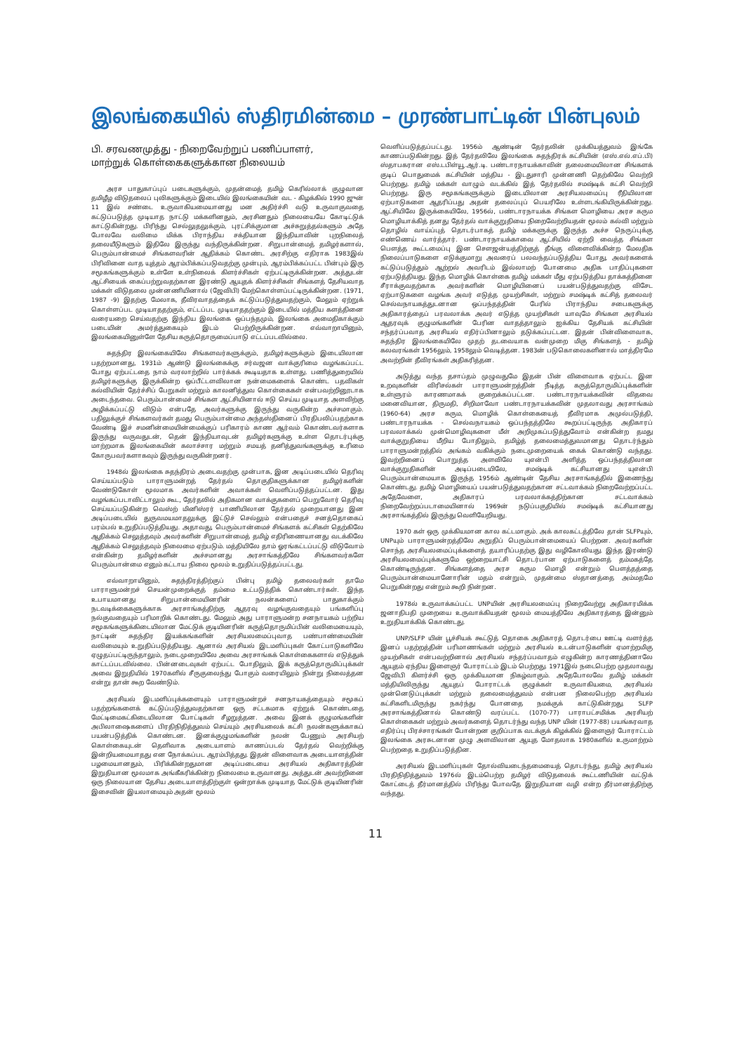இலங்கையில் ஸ்திரமின்மை – முரண்பாட்டின் பின்புலம்
பி. சரவணமுத்து - நிறைவேற்றுப் பணிப்பாளர்,
மாற்றுக் கொள்கைகளுக்கான நிலையம்
அரச பாதுகாப்புப் படைகளுக்கும், முதன்மைத் தமிழ் கெரில்லாக் குழுவான தமிழீழ விடுதலைப் புலிகளுக்கும் இடையில் இலங்கையின் வட - கிழக்கில் 1990 ஜுன் 11 இல் சண்டை உருவாகியமையானது மன அதிர்ச்சி வடு உருவாகுவதை கட்டுப்படுத்த முடியாத நாட்டு மக்களினதும், அரசினதும் நிலையையே கோடிட்டுக் காட்டுகின்றது. பிரிந்து செல்லுதலுக்கும், புரட்சிக்குமான அச்சுறுத்தல்களும் அதே போலவே வலிமை மிக்க பிராந்திய சக்தியான இந்தியாவின் புறநிலைத் தலையீடுகளும் இதிலே இருந்து வந்திருக்கின்றன. சிறுபான்மைத் தமிழர்களால், பெரும்பான்மைச் சிங்களவரின் ஆதிக்கம் கொண்ட அரசிற்கு எதிராக 1983இல் பிரிவினை வாத யுத்தம் ஆரம்பிக்கப்படுவதற்கு முன்பும், ஆரம்பிக்கப்பட்ட பின்பும் இரு சமூகங்களுக்கும் உள்ளே உள்நிலைக் கிளர்ச்சிகள் ஏற்பட்டிருக்கின்றன. அத்துடன் ஆட்சியைக் கைப்பற்றுவதற்கான இரண்டு ஆயுதக் கிளர்ச்சிகள் சிங்களத் தேசியவாத மக்கள் விடுதலை முன்னணியினால் (ஜேவிபி) மேற்கொள்ளப்பட்டிருக்கின்றன. (1971, 1987 -9) இதற்கு மேலாக, தீவிரவாதத்தைக் கட்டுப்படுத்துவதற்கும், மேலும் ஏற்றுக் கொள்ளப்பட முடியாததற்கும், எட்டப்பட முடியாததற்கும் இடையில் மத்திய களத்தினை வரையறை செய்வதற்கு இந்திய இலங்கை ஒப்பந்தமும், இலங்கை அமைதிகாக்கும் படையின் அமர்த்துகையும் இடம் பெற்றிருக்கின்றன. எவ்வாறாயினும், இலங்கையினுள்ளே தேசிய கருத்தொருமைப்பாடு எட்டப்படவில்லை.
சுதந்திர இலங்கையிலே சிங்களவர்களுக்கும், தமிழர்களுக்கும் இடையிலான பதற்றமானது, 1931ம் ஆண்டு இலங்கைக்கு சர்வஜன வாக்குரிமை வழங்கப்பட்ட போது ஏற்பட்டதை நாம் வரலாற்றில் பார்க்கக் கூடியதாக உள்ளது. பணித்துறையில் தமிழர்களுக்கு இருக்கின்ற ஒப்பீட்டளவிலான நன்மைகளைக் கொண்ட பதவிகள் கல்வியின் தேர்ச்சிப் பேறுகள் மற்றும் காலனித்துவ கொள்கைகள் என்பவற்றினூடாக அடைந்தவை. பெரும்பான்மைச் சிங்கள ஆட்சியினால் ஈடு செய்ய முடியாத அளவிற்கு அழிக்கப்பட்டு விடும் என்பதே அவர்களுக்கு இருந்து வருகின்ற அச்சமாகும். பதிலுக்குச் சிங்களவர்கள் தமது பெரும்பான்மை அந்தஸ்தினைப் பிரதிபலிப்பதற்காக வேண்டி இச் சமனின்மையின்மைக்குப் பரிகாரம் காண ஆர்வம் கொண்டவர்களாக இருந்து வருவதுடன், தென் இந்தியாவுடன் தமிழர்களுக்கு உள்ள தொடர்புக்கு மாற்றமாக இலங்கையின் கலாச்சார மற்றும் சமயத் தனித்துவங்களுக்கு உரிமை கோருபவர்களாகவும் இருந்து வருகின்றனர்.
1948ல் இலங்கை சுதந்திரம் அடைவதற்கு முன்பாக, இன அடிப்படையில் தெரிவு செய்யப்படும் பாராளுமன்றத் தேர்தல் தொகுதிகளுக்கான தமிழர்களின் வேண்டுகோள் மூலமாக அவர்களின் அவாக்கள் வெளிப்படுத்தப்பட்டன. இது வழங்கப்படாவிட்டாலும் கூட, தேர்தலில் அதிகமான வாக்குகளைப் பெறுவோர் தெரிவு செய்யப்படுகின்ற வெஸ்ற் மினிஸ்ரர் பாணியிலான தேர்தல் முறையானது இன அடிப்படையில் துருவமயமாதலுக்கு இட்டுச் செல்லும் என்பதைச் சனத்தொகைப் பரம்பல் உறுதிப்படுத்தியது. அதாவது, பெரும்பான்மைச் சிங்களக் கட்சிகள் தெற்கிலே ஆதிக்கம் செலுத்தவும் அவர்களின் சிறுபான்மைத் தமிழ் எதிரிணையானது வடக்கிலே ஆதிக்கம் செலுத்தவும் நிலைமை ஏற்படும். மத்தியிலே தாம் ஓரங்கட்டப்பட்டு விடுவோம் என்கின்ற தமிழர்களின் அச்சமானது அரசாங்கத்திலே சிங்களவர்களே பெரும்பான்மை எனும் கட்டாய நிலை மூலம் உறுதிப்படுத்தப்பட்டது.
எவ்வாறாயினும், சுதந்திரத்திற்குப் பின்பு தமிழ் தலைவர்கள் தாமே பாராளுமன்றச் செயன்முறைக்குத் தம்மை உட்படுத்திக் கொண்டார்கள். இந்த உபாயமானது சிறுபான்மையினரின் நலன்களைப் பாதுகாக்கும் நடவடிக்கைகளுக்காக அரசாங்கத்திற்கு ஆதரவு வழங்குவதையும் பங்களிப்பு நல்குவதையும் பரிமாறிக் கொண்டது. மேலும் அது பாராளுமன்ற சனநாயகம் பற்றிய சமூகங்களுக்கிடையிலான மேட்டுக் குடியினரின் கருத்தொருமிப்பின் வலிமையையும், நாட்டின் சுதந்திர இயக்கங்களின் அரசியலமைப்புவாத பண்பாண்மையின் வலிமையும் உறுதிப்படுத்தியது. ஆனால் அரசியல் இடமளிப்புகள் கோட்பாடுகளிலே ஏழுதப்பட்டிருந்தாலும், நடைமுறையிலே அவை அரசாங்கக் கொள்கைகளால் எடுத்துக் காட்டப்படவில்லை. பின்னடைவுகள் ஏற்பட்ட போதிலும், இக் கருத்தொருமிப்புக்கள் அவை இறுதியில் 1970களில் சீருகுலைந்து போகும் வரையிலும் நின்று நிலைத்தன என்று தான் கூற வேண்டும்.
அரசியல் இடமளிப்புக்களையும் பாராளுமன்றச் சனநாயகத்தையும் சமூகப் பதற்றங்களைக் கட்டுப்படுத்துவதற்கான ஒரு சட்டகமாக ஏற்றுக் கொண்டதை மேட்டிமைகட்கிடையிலான போட்டிகள் சீழறுத்தன. அவை இனக் குழுமங்களின் அபிலாஷைகளைப் பிரதிநிதித்துவம் செய்யும் அரசியலைக் கட்சி நலன்களுக்காகப் பயன்படுத்திக் கொண்டன. இனக்குழுமங்களின் நலன் பேணும் அரசியற் கொள்கையுடன் தெளிவாக அடையாளம் காணப்படல் தேர்தல் வெற்றிக்கு இன்றியமையாதது என நோக்கப்பட ஆரம்பித்தது. இதன் விளைவாக அடையாளத்தின் பழமையானதும், பிரிக்கின்றதுமான அடிப்படையை அரசியல் அதிகாரத்தின் இறுதியான மூலமாக அங்கீகரிக்கின்ற நிலைமை உருவானது. அத்துடன் அவற்றினை ஒரு நிலையான தேசிய அடையாளத்திற்குள் ஒன்றாக்க முடியாத மேட்டுக் குடியினரின் இசைவின் இயலாமையும் அதன் மூலம்
வெளிப்படுத்தப்பட்டது. 1956ம் ஆண்டின் தேர்தலின் முக்கியத்துவம் இங்கே காணப்படுகின்றது. இத் தேர்தலிலே இலங்கை சுதந்திரக் கட்சியின் (எஸ்.எல்.எப்.பி) ஸ்தாபகரான எஸ்.டபிள்யூ.ஆர்.டி. பண்டாரநாயக்காவின் தலைமையிலான சிங்களக் குடிப் பொதுமைக் கட்சியின் மத்திய - இடதுசாரி முன்னணி தெற்கிலே வெற்றி பெற்றது. தமிழ் மக்கள் வாழும் வடக்கில் இத் தேர்தலில் சமஷ்டிக் கட்சி வெற்றி பெற்றது. இரு சமூகங்களுக்கும் இடையிலான அரசியலமைப்பு ரீதியிலான ஏற்பாடுகளை ஆதரிப்பது அதன் தலைப்புப் பெயரிலே உள்ளடங்கியிருக்கின்றது. ஆட்சியிலே இருக்கையிலே, 1956ல், பண்டாரநாயக்க சிங்கள மொழியை அரச கரும மொழியாக்கித் தனது தேர்தல் வாக்குறுதியை நிறைவேற்றியதன் மூலம் கல்வி மற்றும் தொழில் வாய்ப்புத் தொடர்பாகத் தமிழ் மக்களுக்கு இருந்த அச்ச நெருப்புக்கு எண்ணெய் வார்த்தார். பண்டாரநாயக்காவை ஆட்சியில் ஏற்றி வைத்த சிங்கள பௌத்த கூட்டமைப்பு இன சௌஜன்யத்திற்குத் தீங்கு விளைவிக்கின்ற மேலதிக நிலைப்பாடுகளை எடுக்குமாறு அவரைப் பலவந்தப்படுத்திய போது, அவர்களைக் கட்டுப்படுத்தும் ஆற்றல் அவரிடம் இல்லாமற் போனமை அதிக பாதிப்புகளை ஏற்படுத்தியது. இந்த மொழிக் கொள்கை தமிழ் மக்கள் மீது ஏற்படுத்திய தாக்கத்தினை சீராக்குவதற்காக அவர்களின் மொழியினைப் பயன்படுத்துவதற்கு விசேட ஏற்பாடுகளை வழங்க அவர் எடுத்த முயற்சிகள், மற்றும் சமஷ்டிக் கட்சித் தலைவர் செல்வநாயகத்துடனான ஒப்பந்தத்தின் பேரில் பிராந்திய சபைகளுக்கு அதிகாரத்தைப் பரவலாக்க அவர் எடுத்த முயற்சிகள் யாவுமே சிங்கள அரசியல் ஆதரவுக் குழுமங்களின் பேரின வாதத்தாலும் ஐக்கிய தேசியக் கட்சியின் சந்தர்ப்பவாத அரசியல் எதிர்ப்பினாலும் தடுக்கப்பட்டன. இதன் பின்விளைவாக, சுதந்திர இலங்கையிலே முதற் தடவையாக வன்முறை மிகு சிங்களத் - தமிழ் கலவரங்கள் 1956லும், 1958லும் வெடித்தன. 1983ன் படுகொலைகளினால் மாத்திரமே அவற்றின் தீவிரங்கள் அதிகரித்தன.
அடுத்து வந்த தசாப்தம் முழுவதுமே இதன் பின் விளைவாக ஏற்பட்ட இன உறவுகளின் விரிசல்கள் பாராளுமன்றத்தின் நீடித்த கருத்தொருமிப்புக்களின் உள்ளுரம் காரணமாகக் குறைக்கப்பட்டன. பண்டாரநாயக்கவின் விதவை மனைவியான, திருமதி, சிறிமாவோ பண்டாரநாயக்கவின் முதலாவது அரசாங்கம் (1960-64) அரச கரும, மொழிக் கொள்கையைத் தீவிரமாக அமுல்படுத்தி, பண்டாரநாயக்க - செல்வநாயகம் ஒப்பந்தத்திலே கூறப்பட்டிருந்த அதிகாரப் பரவலாக்கல் முன்மொழிவுகளை மீள் அறிமுகப்படுத்துவோம் என்கின்ற தமது வாக்குறுதியை மீறிய போதிலும், தமிழ்த் தலைமைத்துவமானது தொடர்ந்தும் பாராளுமன்றத்தில் அங்கம் வகிக்கும் நடைமுறையைக் கைக் கொண்டு வந்தது. இவற்றினைப் பொறுத்த அளவிலே யுஎன்பி அளித்த ஒப்பந்தத்திலான வாக்குறுதிகளின் அடிப்படையிலே, சமஷ்டிக் கட்சியானது யுஎன்பி பெரும்பான்மையாக இருந்த 1956ம் ஆண்டின் தேசிய அரசாங்கத்தில் இணைந்து கொண்டது. தமிழ் மொழியைப் பயன்படுத்துவதற்கான சட்டவாக்கம் நிறைவேற்றப்பட்ட அதேவேளை, அதிகாரப் பரவலாக்கத்திற்கான சட்டவாக்கம் நிறைவேற்றப்படாமையினால் 1969ன் நடுப்பகுதியில் சமஷ்டிக் கட்சியானது அரசாங்கத்தில் இருந்து வெளியேறியது.
1970 கள் ஒரு முக்கியமான கால கட்டமாகும். அக் காலகட்டத்திலே தான் SLFPயும், UNPயும் பாராளுமன்றத்திலே அறுதிப் பெரும்பான்மையைப் பெற்றன. அவர்களின் சொந்த அரசியலமைப்புக்களைத் தயாரிப்பதற்கு இது வழிகோலியது. இந்த இரண்டு அரசியலமைப்புக்களுமே ஒற்றையாட்சி தொடர்பான ஏற்பாடுகளைத் தம்மகத்தே கொண்டிருந்தன. சிங்களத்தை அரச கரும மொழி என்றும் பௌத்தத்தை பெரும்பான்மையானோரின் மதம் என்றும், முதன்மை ஸ்தானத்தை அம்மதமே பெறுகின்றது என்றும் கூறி நின்றன.
1978ல் உருவாக்கப்பட்ட UNPயின் அரசியலமைப்பு நிறைவேற்று அதிகாரமிக்க ஜனாதிபதி முறையை உருவாக்கியதன் மூலம் மையத்திலே அதிகாரத்தை இன்னும் உறுதியாக்கிக் கொண்டது.
UNP/SLFP யின் பூச்சியக் கூட்டுத் தொகை அதிகாரத் தொடர்பை ஊட்டி வளர்த்த இனப் பதற்றத்தின் பரிமாணங்கள் மற்றும் அரசியல் உடன்பாடுகளின் ஏமாற்றமிகு முயற்சிகள் என்பவற்றினால் அரசியல் சந்தர்ப்பவாதம் எழுகின்ற காரணத்தினாலே ஆயுதம் ஏந்திய இளைஞர் போராட்டம் இடம் பெற்றது. 1971இல் நடைபெற்ற முதலாவது ஜேவிபி கிளர்ச்சி ஒரு முக்கியமான நிகழ்வாகும். அதேபோலவே தமிழ் மக்கள் மத்தியிலிருந்து ஆயுதப் போராட்டக் குழுக்கள் உருவாகியமை, அரசியல் முன்னெடுப்புக்கள் மற்றும் தலைமைத்துவம் என்பன நிலைபெற்ற அரசியல் கட்சிகளிடமிருந்து நகர்ந்து போனதை நமக்குக் காட்டுகின்றது. SLFP அரசாங்கத்தினால் கொண்டு வரப்பட்ட (1070-77) பாராபட்சமிக்க அரசியற் கொள்கைகள் மற்றும் அவர்களைத் தொடர்ந்து வந்த UNP யின் (1977-88) பயங்கரவாத எதிர்ப்பு பிரச்சாரங்கள் போன்றன குறிப்பாக வடக்குக் கிழக்கில் இளைஞர் போராட்டம் இலங்கை அரசுடனான முழு அளவிலான ஆயுத மோதலாக 1980களில் உருமாற்றம் பெற்றதை உறுதிப்படுத்தின.
அரசியல் இடமளிப்புகள் தோல்வியடைந்தமையைத் தொடர்ந்து, தமிழ் அரசியல் பிரதிநிதித்துவம் 1976ல் இடம்பெற்ற தமிழர் விடுதலைக் கூட்டணியின் வட்டுக் கோட்டைத் தீர்மானத்தில் பிரிந்து போவதே இறுதியான வழி என்ற தீர்மானத்திற்கு வந்தது.
11